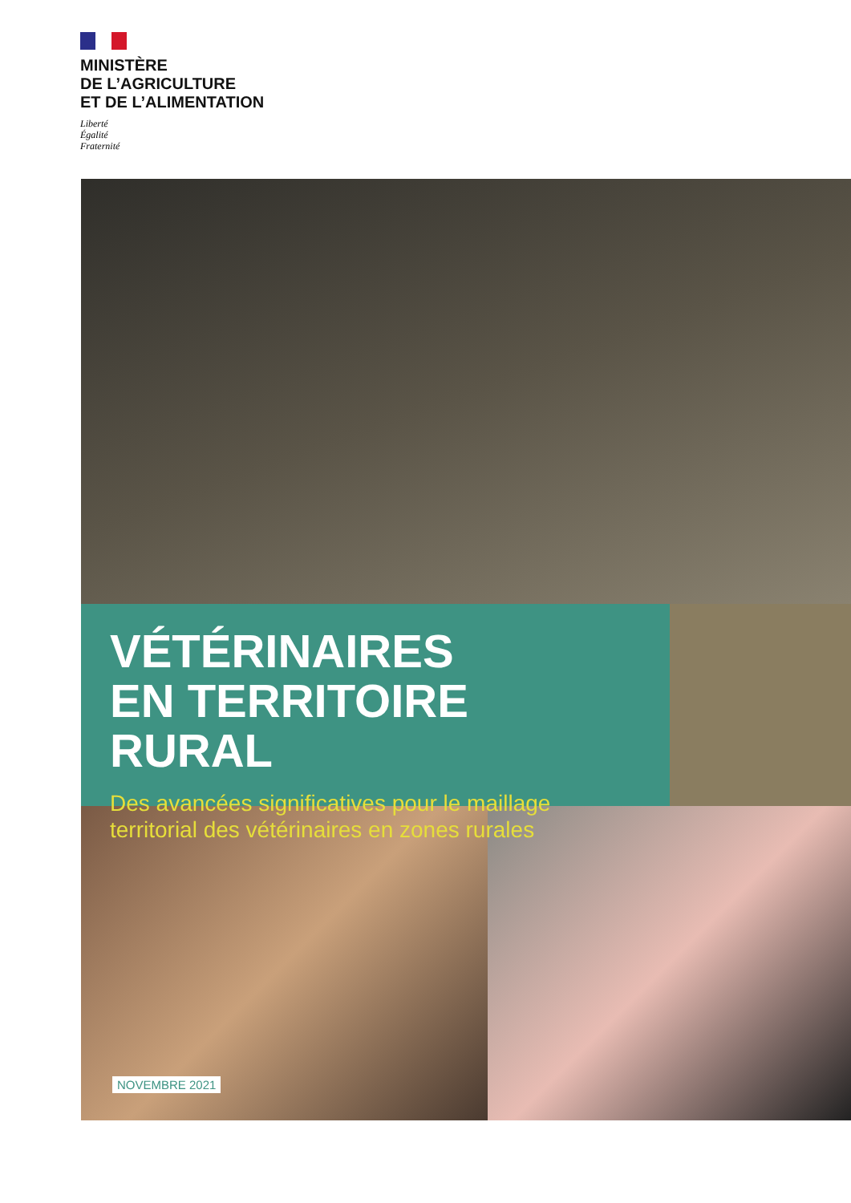MINISTÈRE
DE L’AGRICULTURE
ET DE L’ALIMENTATION
Liberté
Égalité
Fraternité
VÉTÉRINAIRES
EN TERRITOIRE RURAL
Des avancées significatives pour le maillage territorial des vétérinaires en zones rurales
NOVEMBRE 2021